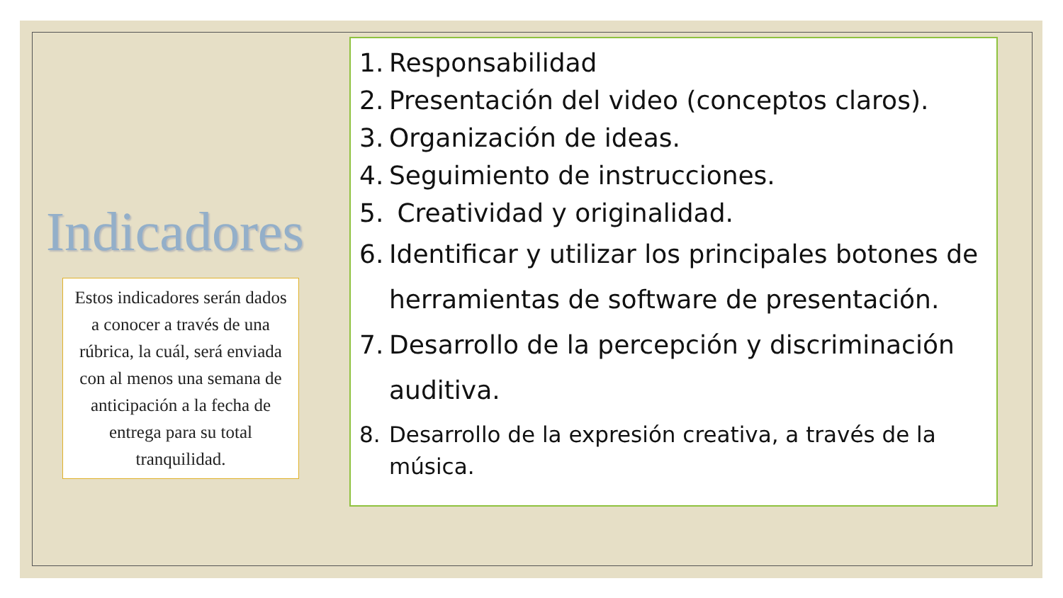Indicadores
Estos indicadores serán dados a conocer a través de una rúbrica, la cuál, será enviada con al menos una semana de anticipación a la fecha de entrega para su total tranquilidad.
1. Responsabilidad
2. Presentación del video (conceptos claros).
3. Organización de ideas.
4. Seguimiento de instrucciones.
5. Creatividad y originalidad.
6. Identificar y utilizar los principales botones de herramientas de software de presentación.
7. Desarrollo de la percepción y discriminación auditiva.
8. Desarrollo de la expresión creativa, a través de la música.